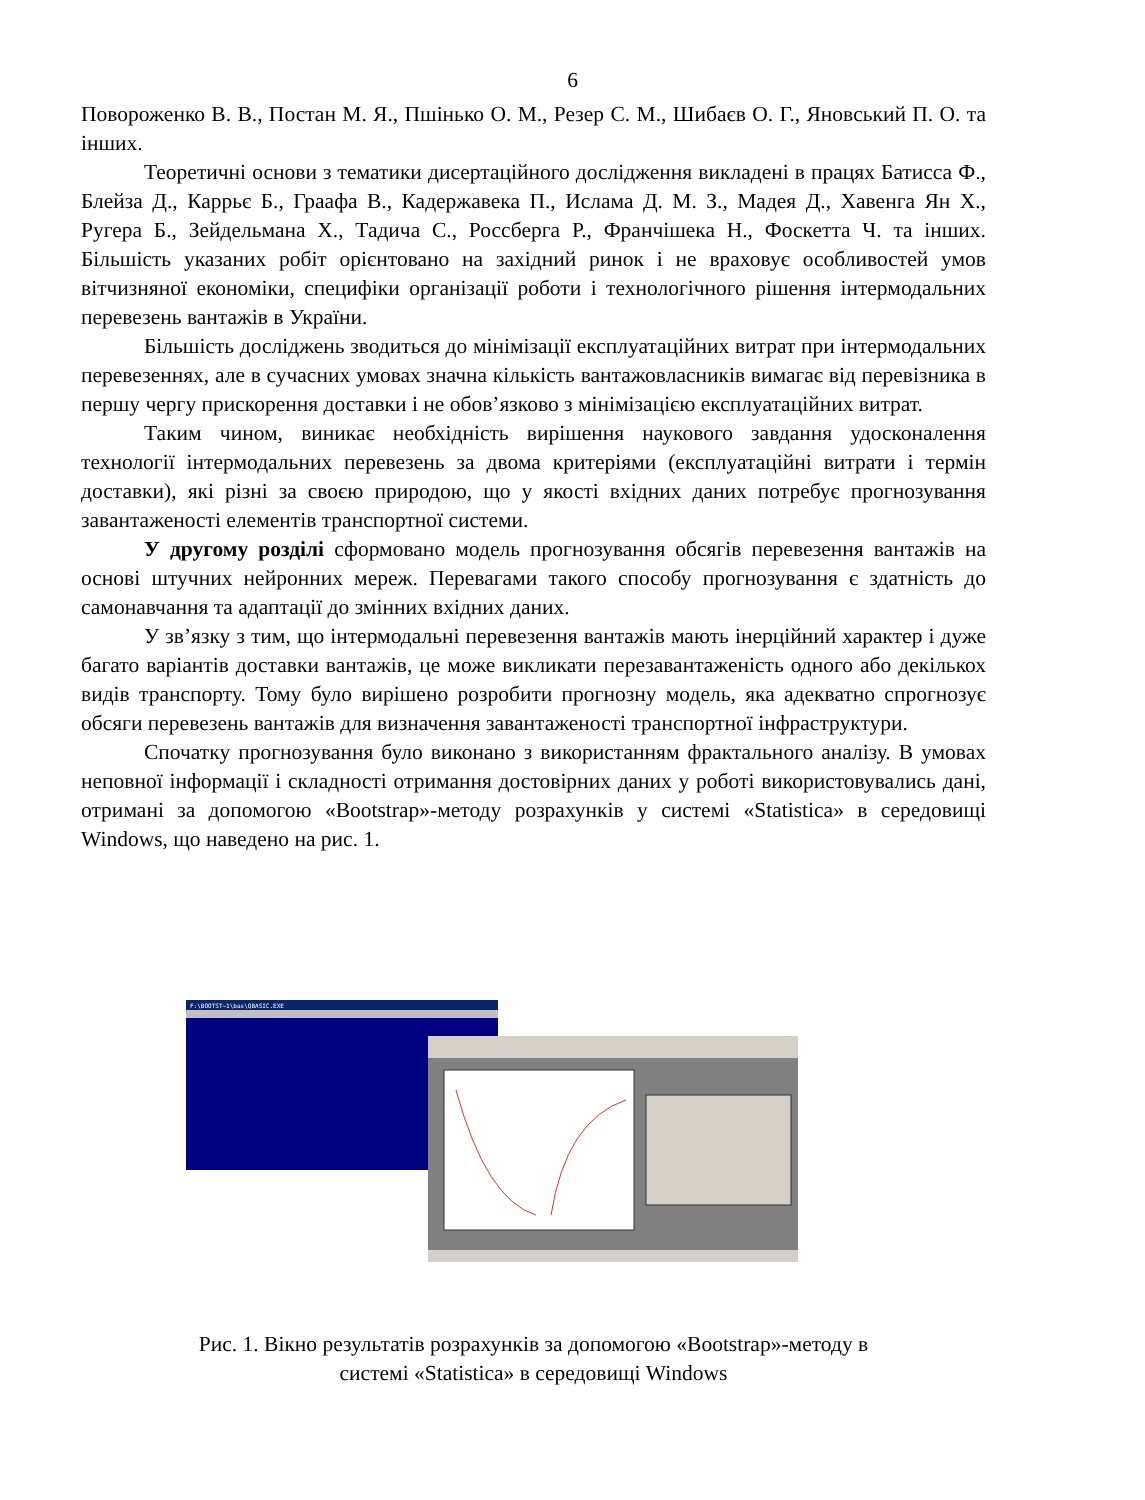6
Поворожeнко В. В., Постан М. Я., Пшінько О. М., Резер С. М., Шибаєв О. Г., Яновський П. О. та інших.
Теоретичні основи з тематики дисертаційного дослідження викладені в працях Батисса Ф., Блейза Д., Каррьє Б., Граафа В., Кадержавека П., Ислама Д. М. З., Мадея Д., Хавенга Ян Х., Ругера Б., Зейдельмана Х., Тадича С., Россберга Р., Франчішека Н., Фоскетта Ч. та інших. Більшість указаних робіт орієнтовано на західний ринок і не враховує особливостей умов вітчизняної економіки, специфіки організації роботи і технологічного рішення інтермодальних перевезень вантажів в України.
Більшість досліджень зводиться до мінімізації експлуатаційних витрат при інтермодальних перевезеннях, але в сучасних умовах значна кількість вантажовласників вимагає від перевізника в першу чергу прискорення доставки і не обов’язково з мінімізацією експлуатаційних витрат.
Таким чином, виникає необхідність вирішення наукового завдання удосконалення технології інтермодальних перевезень за двома критеріями (експлуатаційні витрати і термін доставки), які різні за своєю природою, що у якості вхідних даних потребує прогнозування завантаженості елементів транспортної системи.
У другому розділі сформовано модель прогнозування обсягів перевезення вантажів на основі штучних нейронних мереж. Перевагами такого способу прогнозування є здатність до самонавчання та адаптації до змінних вхідних даних.
У зв’язку з тим, що інтермодальні перевезення вантажів мають інерційний характер і дуже багато варіантів доставки вантажів, це може викликати перезавантаженість одного або декількох видів транспорту. Тому було вирішено розробити прогнозну модель, яка адекватно спрогнозує обсяги перевезень вантажів для визначення завантаженості транспортної інфраструктури.
Спочатку прогнозування було виконано з використанням фрактального аналізу. В умовах неповної інформації і складності отримання достовірних даних у роботі використовувались дані, отримані за допомогою «Bootstrap»-методу розрахунків у системі «Statistica» в середовищі Windows, що наведено на рис. 1.
F:\BOOTST~1\bas\QBASIC.EXE
Рис. 1. Вікно результатів розрахунків за допомогою «Bootstrap»-методу в
системі «Statistica» в середовищі Windows